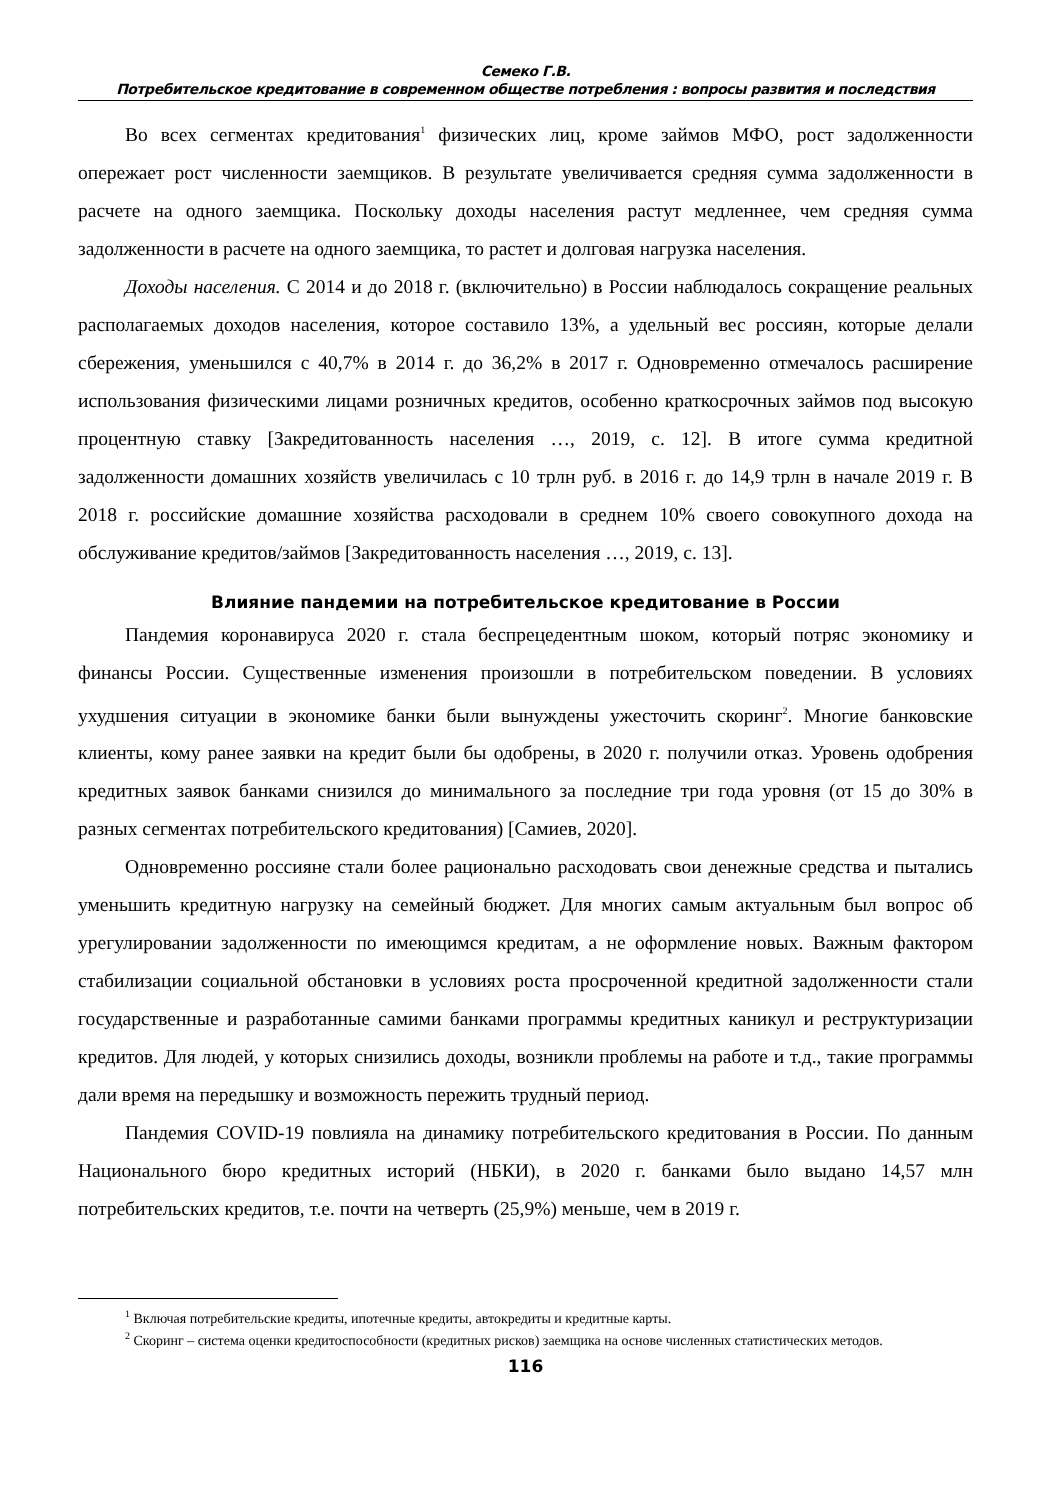Семеко Г.В.
Потребительское кредитование в современном обществе потребления : вопросы развития и последствия
Во всех сегментах кредитования<sup>1</sup> физических лиц, кроме займов МФО, рост задолженности опережает рост численности заемщиков. В результате увеличивается средняя сумма задолженности в расчете на одного заемщика. Поскольку доходы населения растут медленнее, чем средняя сумма задолженности в расчете на одного заемщика, то растет и долговая нагрузка населения.
Доходы населения. С 2014 и до 2018 г. (включительно) в России наблюдалось сокращение реальных располагаемых доходов населения, которое составило 13%, а удельный вес россиян, которые делали сбережения, уменьшился с 40,7% в 2014 г. до 36,2% в 2017 г. Одновременно отмечалось расширение использования физическими лицами розничных кредитов, особенно краткосрочных займов под высокую процентную ставку [Закредитованность населения …, 2019, с. 12]. В итоге сумма кредитной задолженности домашних хозяйств увеличилась с 10 трлн руб. в 2016 г. до 14,9 трлн в начале 2019 г. В 2018 г. российские домашние хозяйства расходовали в среднем 10% своего совокупного дохода на обслуживание кредитов/займов [Закредитованность населения …, 2019, с. 13].
Влияние пандемии на потребительское кредитование в России
Пандемия коронавируса 2020 г. стала беспрецедентным шоком, который потряс экономику и финансы России. Существенные изменения произошли в потребительском поведении. В условиях ухудшения ситуации в экономике банки были вынуждены ужесточить скоринг<sup>2</sup>. Многие банковские клиенты, кому ранее заявки на кредит были бы одобрены, в 2020 г. получили отказ. Уровень одобрения кредитных заявок банками снизился до минимального за последние три года уровня (от 15 до 30% в разных сегментах потребительского кредитования) [Самиев, 2020].
Одновременно россияне стали более рационально расходовать свои денежные средства и пытались уменьшить кредитную нагрузку на семейный бюджет. Для многих самым актуальным был вопрос об урегулировании задолженности по имеющимся кредитам, а не оформление новых. Важным фактором стабилизации социальной обстановки в условиях роста просроченной кредитной задолженности стали государственные и разработанные самими банками программы кредитных каникул и реструктуризации кредитов. Для людей, у которых снизились доходы, возникли проблемы на работе и т.д., такие программы дали время на передышку и возможность пережить трудный период.
Пандемия COVID-19 повлияла на динамику потребительского кредитования в России. По данным Национального бюро кредитных историй (НБКИ), в 2020 г. банками было выдано 14,57 млн потребительских кредитов, т.е. почти на четверть (25,9%) меньше, чем в 2019 г.
<sup>1</sup> Включая потребительские кредиты, ипотечные кредиты, автокредиты и кредитные карты.
<sup>2</sup> Скоринг – система оценки кредитоспособности (кредитных рисков) заемщика на основе численных статистических методов.
116